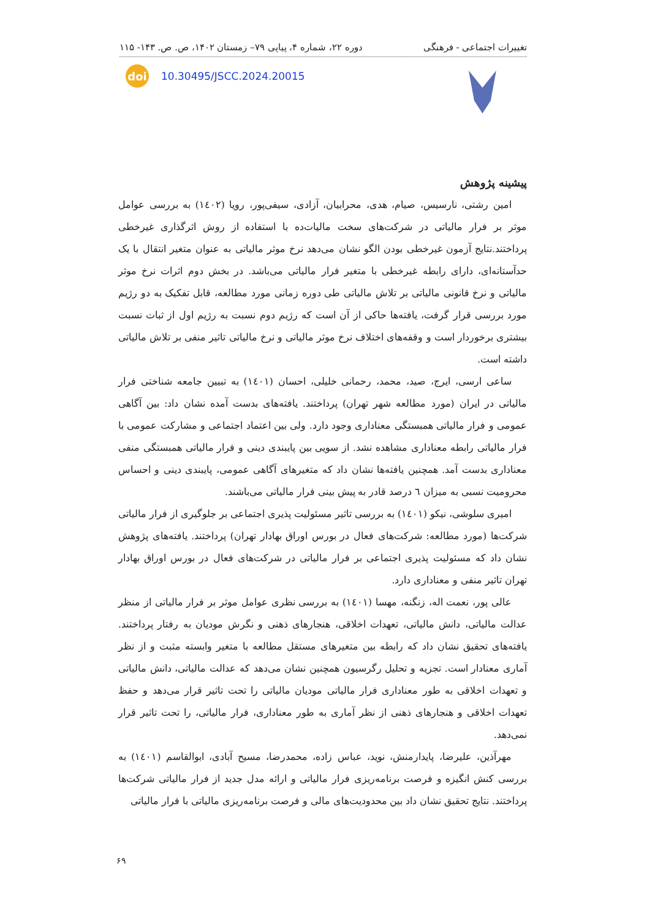تغییرات اجتماعی - فرهنگی دوره ۲۲، شماره ۴، پیاپی ۷۹– زمستان ۱۴۰۲، ص. ص. ۱۴۳- ۱۱۵
doi
10.30495/JSCC.2024.20015
پیشینه پژوهش
امین رشتی، نارسیس، صیام، هدی، محرابیان، آزادی، سیفی‌پور، رویا (۱٤۰۲) به بررسی عوامل موثر بر فرار مالیاتی در شرکت‌های سخت مالیات‌ده با استفاده از روش اثرگذاری غیرخطی پرداختند.نتایج آزمون غیرخطی بودن الگو نشان می‌دهد نرخ موثر مالیاتی به عنوان متغیر انتقال با یک حدآستانه‌ای، دارای رابطه غیرخطی با متغیر فرار مالیاتی می‌باشد. در بخش دوم اثرات نرخ موثر مالیاتی و نرخ قانونی مالیاتی بر تلاش مالیاتی طی دوره زمانی مورد مطالعه، قابل تفکیک به دو رژیم مورد بررسی قرار گرفت، یافته‌ها حاکی از آن است که رژیم دوم نسبت به رژیم اول از ثبات نسبت بیشتری برخوردار است و وقفه‌های اختلاف نرخ موثر مالیاتی و نرخ مالیاتی تاثیر منفی بر تلاش مالیاتی داشته است.
ساعی ارسی، ایرج، صید، محمد، رحمانی خلیلی، احسان (۱٤۰۱) به تبیین جامعه شناختی فرار مالیاتی در ایران (مورد مطالعه شهر تهران) پرداختند. یافته‌های بدست آمده نشان داد: بین آگاهی عمومی و فرار مالیاتی همبستگی معناداری وجود دارد. ولی بین اعتماد اجتماعی و مشارکت عمومی با فرار مالیاتی رابطه معناداری مشاهده نشد. از سویی بین پایبندی دینی و فرار مالیاتی همبستگی منفی معناداری بدست آمد. همچنین یافته‌ها نشان داد که متغیرهای آگاهی عمومی، پایبندی دینی و احساس محرومیت نسبی به میزان ٦ درصد قادر به پیش بینی فرار مالیاتی می‌باشند.
امیری سلوشی، نیکو (۱٤۰۱) به بررسی تاثیر مسئولیت پذیری اجتماعی بر جلوگیری از فرار مالیاتی شرکت‌ها (مورد مطالعه: شرکت‌های فعال در بورس اوراق بهادار تهران) پرداختند. یافته‌های پژوهش نشان داد که مسئولیت پذیری اجتماعی بر فرار مالیاتی در شرکت‌های فعال در بورس اوراق بهادار تهران تاثیر منفی و معناداری دارد.
عالی پور، نعمت اله، زنگنه، مهسا (۱٤۰۱) به بررسی نظری عوامل موثر بر فرار مالیاتی از منظر عدالت مالیاتی، دانش مالیاتی، تعهدات اخلاقی، هنجارهای ذهنی و نگرش مودیان به رفتار پرداختند. یافته‌های تحقیق نشان داد که رابطه بین متغیرهای مستقل مطالعه با متغیر وابسته مثبت و از نظر آماری معنادار است. تجزیه و تحلیل رگرسیون همچنین نشان می‌دهد که عدالت مالیاتی، دانش مالیاتی و تعهدات اخلاقی به طور معناداری فرار مالیاتی مودیان مالیاتی را تحت تاثیر قرار می‌دهد و حفظ تعهدات اخلاقی و هنجارهای ذهنی از نظر آماری به طور معناداری، فرار مالیاتی، را تحت تاثیر قرار نمی‌دهد.
مهرآذین، علیرضا، پایدارمنش، نوید، عباس زاده، محمدرضا، مسیح آبادی، ابوالقاسم (۱٤۰۱) به بررسی کنش انگیزه و فرصت برنامه‌ریزی فرار مالیاتی و ارائه مدل جدید از فرار مالیاتی شرکت‌ها پرداختند. نتایج تحقیق نشان داد بین محدودیت‌های مالی و فرصت برنامه‌ریزی مالیاتی با فرار مالیاتی
۶۹